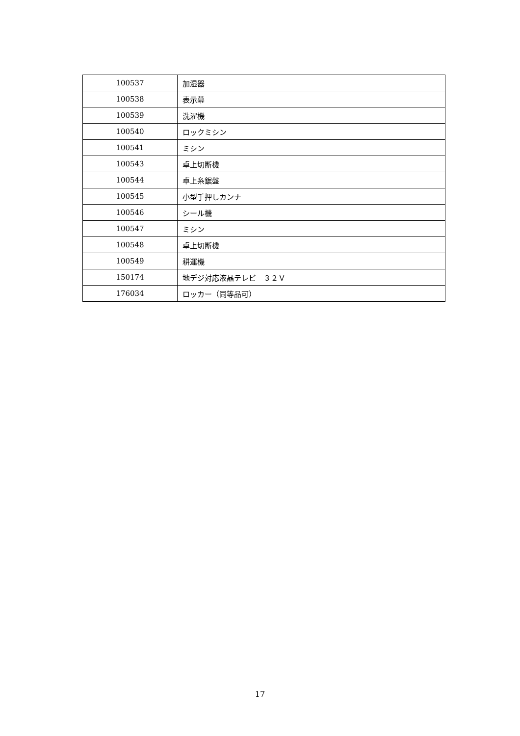| 100537 | 加湿器 |
| 100538 | 表示幕 |
| 100539 | 洗濯機 |
| 100540 | ロックミシン |
| 100541 | ミシン |
| 100543 | 卓上切断機 |
| 100544 | 卓上糸鋸盤 |
| 100545 | 小型手押しカンナ |
| 100546 | シール機 |
| 100547 | ミシン |
| 100548 | 卓上切断機 |
| 100549 | 耕運機 |
| 150174 | 地デジ対応液晶テレビ ３２Ｖ |
| 176034 | ロッカー（同等品可） |
17